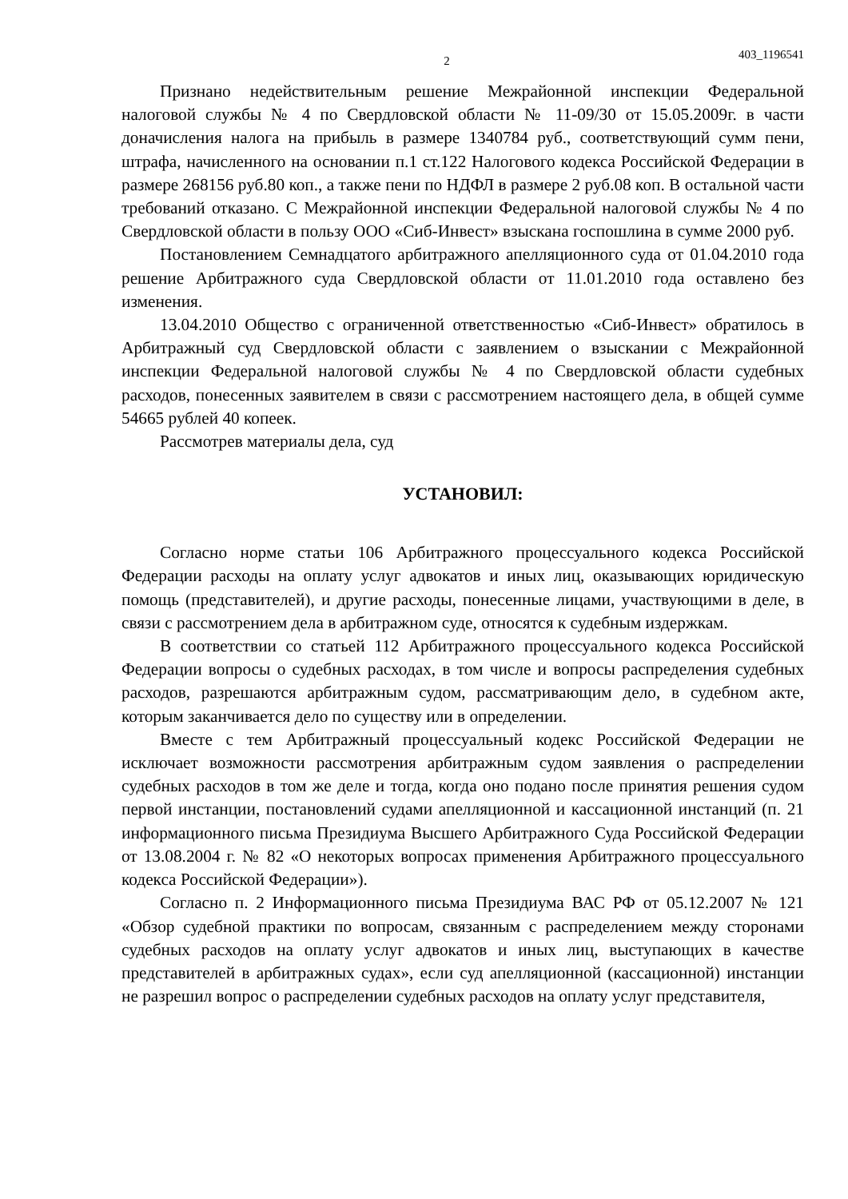2
403_1196541
Признано недействительным решение Межрайонной инспекции Федеральной налоговой службы № 4 по Свердловской области № 11-09/30 от 15.05.2009г. в части доначисления налога на прибыль в размере 1340784 руб., соответствующий сумм пени, штрафа, начисленного на основании п.1 ст.122 Налогового кодекса Российской Федерации в размере 268156 руб.80 коп., а также пени по НДФЛ в размере 2 руб.08 коп. В остальной части требований отказано. С Межрайонной инспекции Федеральной налоговой службы № 4 по Свердловской области в пользу ООО «Сиб-Инвест» взыскана госпошлина в сумме 2000 руб.
Постановлением Семнадцатого арбитражного апелляционного суда от 01.04.2010 года решение Арбитражного суда Свердловской области от 11.01.2010 года оставлено без изменения.
13.04.2010 Общество с ограниченной ответственностью «Сиб-Инвест» обратилось в Арбитражный суд Свердловской области с заявлением о взыскании с Межрайонной инспекции Федеральной налоговой службы № 4 по Свердловской области судебных расходов, понесенных заявителем в связи с рассмотрением настоящего дела, в общей сумме 54665 рублей 40 копеек.
Рассмотрев материалы дела, суд
УСТАНОВИЛ:
Согласно норме статьи 106 Арбитражного процессуального кодекса Российской Федерации расходы на оплату услуг адвокатов и иных лиц, оказывающих юридическую помощь (представителей), и другие расходы, понесенные лицами, участвующими в деле, в связи с рассмотрением дела в арбитражном суде, относятся к судебным издержкам.
В соответствии со статьей 112 Арбитражного процессуального кодекса Российской Федерации вопросы о судебных расходах, в том числе и вопросы распределения судебных расходов, разрешаются арбитражным судом, рассматривающим дело, в судебном акте, которым заканчивается дело по существу или в определении.
Вместе с тем Арбитражный процессуальный кодекс Российской Федерации не исключает возможности рассмотрения арбитражным судом заявления о распределении судебных расходов в том же деле и тогда, когда оно подано после принятия решения судом первой инстанции, постановлений судами апелляционной и кассационной инстанций (п. 21 информационного письма Президиума Высшего Арбитражного Суда Российской Федерации от 13.08.2004 г. № 82 «О некоторых вопросах применения Арбитражного процессуального кодекса Российской Федерации»).
Согласно п. 2 Информационного письма Президиума ВАС РФ от 05.12.2007 № 121 «Обзор судебной практики по вопросам, связанным с распределением между сторонами судебных расходов на оплату услуг адвокатов и иных лиц, выступающих в качестве представителей в арбитражных судах», если суд апелляционной (кассационной) инстанции не разрешил вопрос о распределении судебных расходов на оплату услуг представителя,